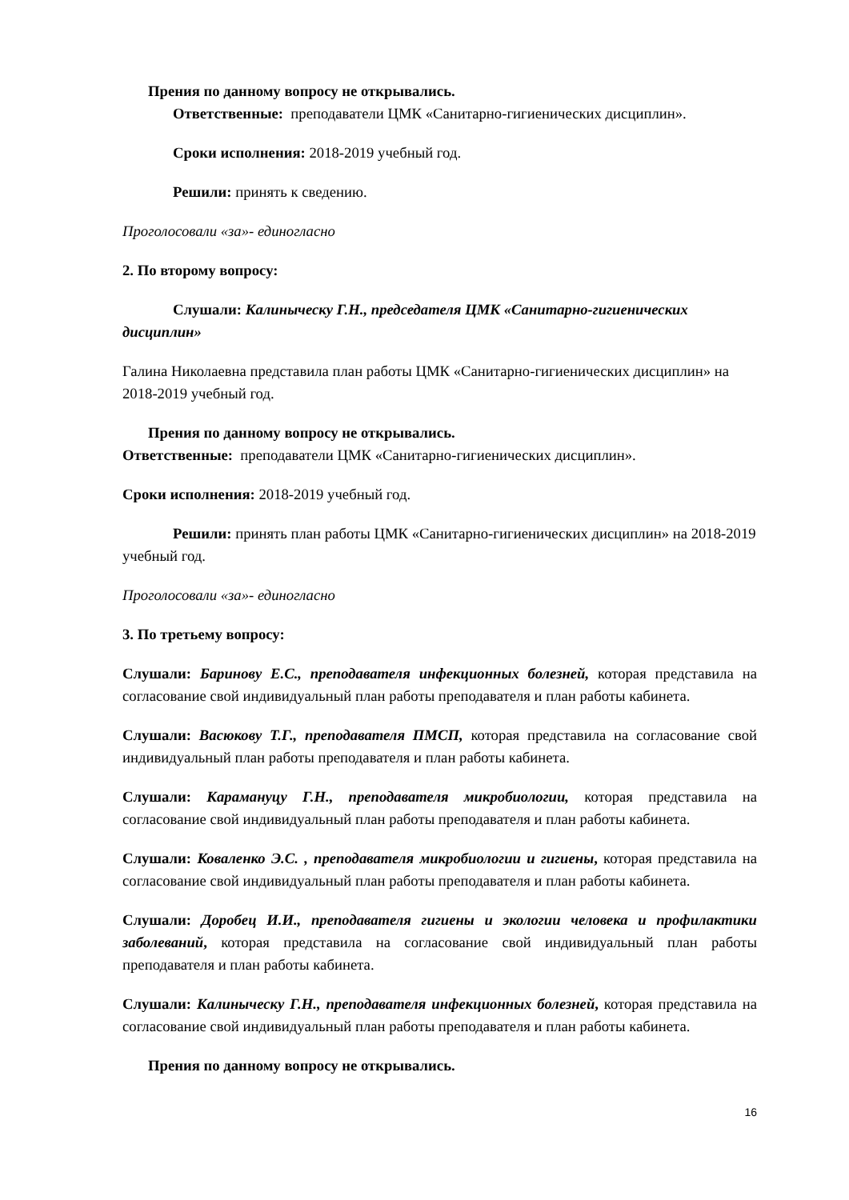Прения по данному вопросу не открывались.
Ответственные: преподаватели ЦМК «Санитарно-гигиенических дисциплин».
Сроки исполнения: 2018-2019 учебный год.
Решили: принять к сведению.
Проголосовали «за»- единогласно
2. По второму вопросу:
Слушали: Калиныческу Г.Н., председателя ЦМК «Санитарно-гигиенических дисциплин»
Галина Николаевна представила план работы ЦМК «Санитарно-гигиенических дисциплин» на 2018-2019 учебный год.
Прения по данному вопросу не открывались.
Ответственные: преподаватели ЦМК «Санитарно-гигиенических дисциплин».
Сроки исполнения: 2018-2019 учебный год.
Решили: принять план работы ЦМК «Санитарно-гигиенических дисциплин» на 2018-2019 учебный год.
Проголосовали «за»- единогласно
3. По третьему вопросу:
Слушали: Баринову Е.С., преподавателя инфекционных болезней, которая представила на согласование свой индивидуальный план работы преподавателя и план работы кабинета.
Слушали: Васюкову Т.Г., преподавателя ПМСП, которая представила на согласование свой индивидуальный план работы преподавателя и план работы кабинета.
Слушали: Карамануцу Г.Н., преподавателя микробиологии, которая представила на согласование свой индивидуальный план работы преподавателя и план работы кабинета.
Слушали: Коваленко Э.С. , преподавателя микробиологии и гигиены, которая представила на согласование свой индивидуальный план работы преподавателя и план работы кабинета.
Слушали: Доробец И.И., преподавателя гигиены и экологии человека и профилактики заболеваний, которая представила на согласование свой индивидуальный план работы преподавателя и план работы кабинета.
Слушали: Калиныческу Г.Н., преподавателя инфекционных болезней, которая представила на согласование свой индивидуальный план работы преподавателя и план работы кабинета.
Прения по данному вопросу не открывались.
16